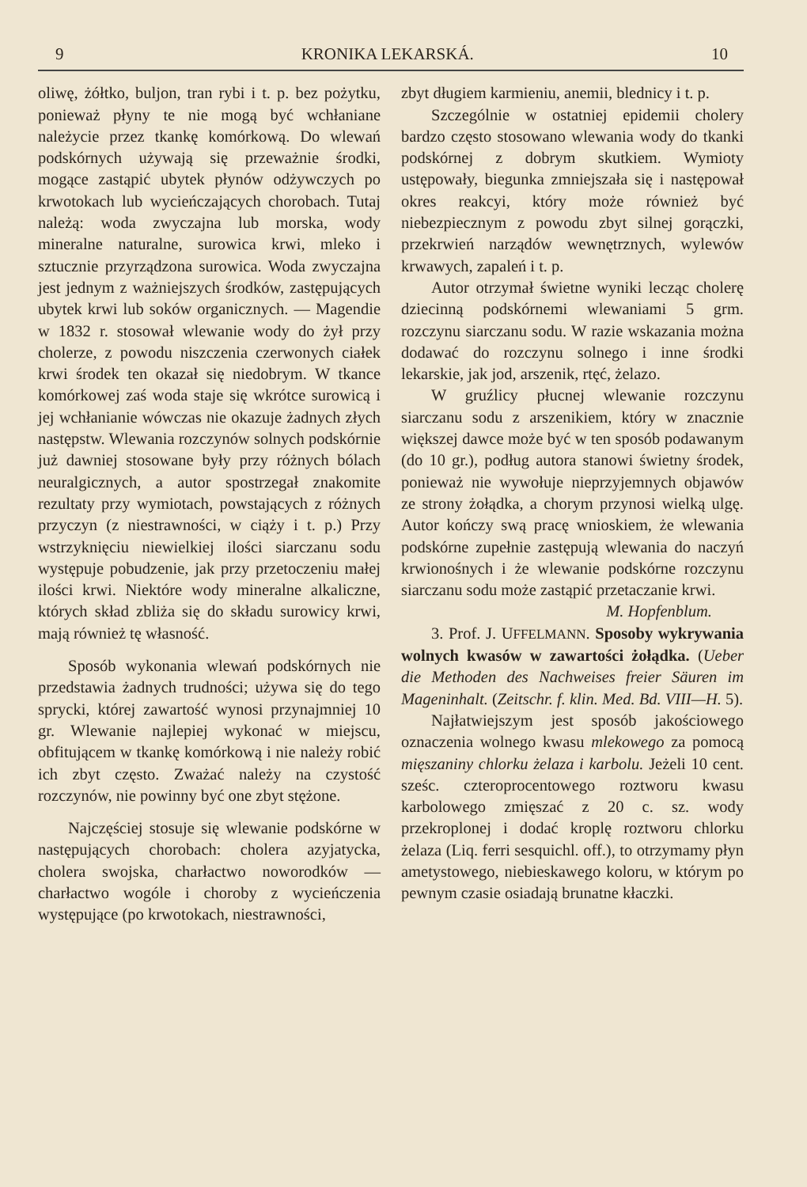9 KRONIKA LEKARSKÁ. 10
oliwę, żółtko, buljon, tran rybi i t. p. bez pożytku, ponieważ płyny te nie mogą być wchłaniane należycie przez tkankę komórkową. Do wlewań podskórnych używają się przeważnie środki, mogące zastąpić ubytek płynów odżywczych po krwotokach lub wycieńczających chorobach. Tutaj należą: woda zwyczajna lub morska, wody mineralne naturalne, surowica krwi, mleko i sztucznie przyrządzona surowica. Woda zwyczajna jest jednym z ważniejszych środków, zastępujących ubytek krwi lub soków organicznych. — Magendie w 1832 r. stosował wlewanie wody do żył przy cholerze, z powodu niszczenia czerwonych ciałek krwi środek ten okazał się niedobrym. W tkance komórkowej zaś woda staje się wkrótce surowicą i jej wchłanianie wówczas nie okazuje żadnych złych następstw. Wlewania rozczynów solnych podskórnie już dawniej stosowane były przy różnych bólach neuralgicznych, a autor spostrzegał znakomite rezultaty przy wymiotach, powstających z różnych przyczyn (z niestrawności, w ciąży i t. p.) Przy wstrzyknięciu niewielkiej ilości siarczanu sodu występuje pobudzenie, jak przy przetoczeniu małej ilości krwi. Niektóre wody mineralne alkaliczne, których skład zbliża się do składu surowicy krwi, mają również tę własność.
Sposób wykonania wlewań podskórnych nie przedstawia żadnych trudności; używa się do tego sprycki, której zawartość wynosi przynajmniej 10 gr. Wlewanie najlepiej wykonać w miejscu, obfitującem w tkankę komórkową i nie należy robić ich zbyt często. Zważać należy na czystość rozczynów, nie powinny być one zbyt stężone.
Najczęściej stosuje się wlewanie podskórne w następujących chorobach: cholera azyjatycka, cholera swojska, charłactwo noworodków — charłactwo wogóle i choroby z wycieńczenia występujące (po krwotokach, niestrawności,
zbyt długiem karmieniu, anemii, blednicy i t. p.
Szczególnie w ostatniej epidemii cholery bardzo często stosowano wlewania wody do tkanki podskórnej z dobrym skutkiem. Wymioty ustępowały, biegunka zmniejszała się i następował okres reakcyi, który może również być niebezpiecznym z powodu zbyt silnej gorączki, przekrwień narządów wewnętrznych, wylewów krwawych, zapaleń i t. p.
Autor otrzymał świetne wyniki lecząc cholerę dziecinną podskórnemi wlewaniami 5 grm. rozczynu siarczanu sodu. W razie wskazania można dodawać do rozczynu solnego i inne środki lekarskie, jak jod, arszenik, rtęć, żelazo.
W gruźlicy płucnej wlewanie rozczynu siarczanu sodu z arszenikiem, który w znacznie większej dawce może być w ten sposób podawanym (do 10 gr.), podług autora stanowi świetny środek, ponieważ nie wywołuje nieprzyjemnych objawów ze strony żołądka, a chorym przynosi wielką ulgę. Autor kończy swą pracę wnioskiem, że wlewania podskórne zupełnie zastępują wlewania do naczyń krwionośnych i że wlewanie podskórne rozczynu siarczanu sodu może zastąpić przetaczanie krwi.
M. Hopfenblum.
3. Prof. J. UFFELMANN. Sposoby wykrywania wolnych kwasów w zawartości żołądka. (Ueber die Methoden des Nachweises freier Säuren im Mageninhalt. (Zeitschr. f. klin. Med. Bd. VIII—H. 5).
Najłatwiejszym jest sposób jakościowego oznaczenia wolnego kwasu mlekowego za pomocą mięszaniny chlorku żelaza i karbolu. Jeżeli 10 cent. sześc. czteroprocentowego roztworu kwasu karbolowego zmięszać z 20 c. sz. wody przekroplonej i dodać kroplę roztworu chlorku żelaza (Liq. ferri sesquichl. off.), to otrzymamy płyn ametystowego, niebieskawego koloru, w którym po pewnym czasie osiadają brunatne kłaczki.